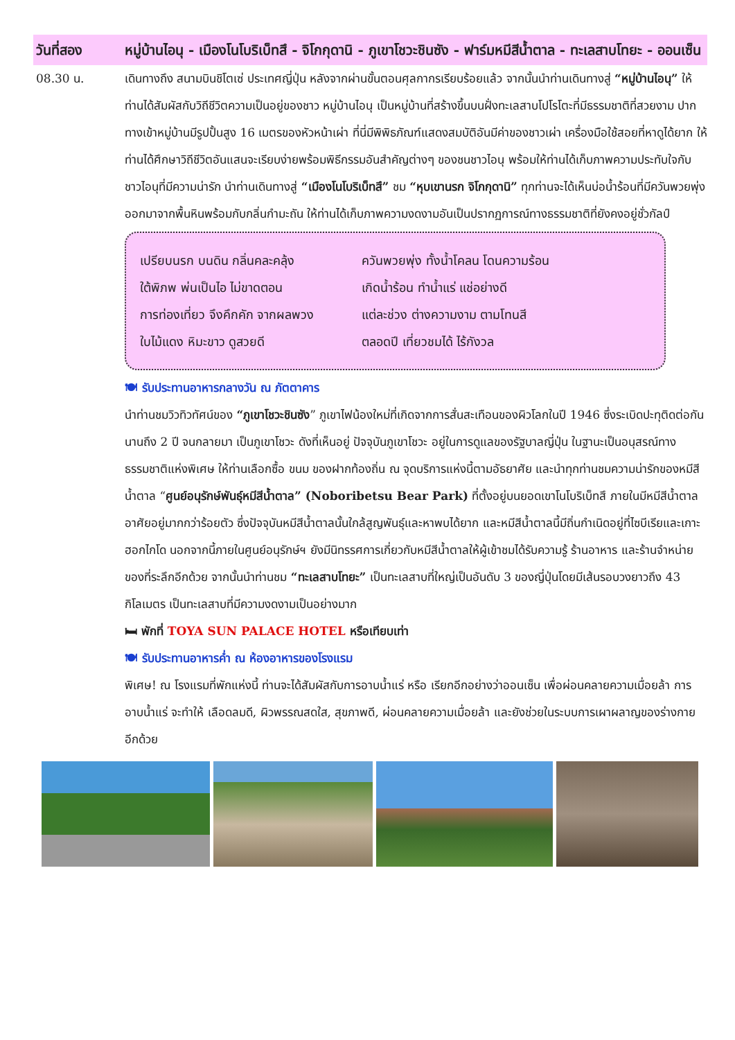วันที่สอง หมู่บ้านไอนุ - เมืองโนโบริเบ็ทสึ - จิโกกุดานิ - ภูเขาโชวะชินซัง - ฟาร์มหมีสีน้ำตาล - ทะเลสาบโทยะ - ออนเซ็น
08.30 น. เดินทางถึง สนามบินชิโตเซ่ ประเทศญี่ปุ่น หลังจากผ่านขั้นตอนศุลกากรเรียบร้อยแล้ว จากนั้นนำท่านเดินทางสู่ “หมู่บ้านไอนุ” ให้ท่านได้สัมผัสกับวิถีชีวิตความเป็นอยู่ของชาว หมู่บ้านไอนุ เป็นหมู่บ้านที่สร้างขึ้นบนฝั่งทะเลสาบโปโรโตะที่มีธรรมชาติที่สวยงาม ปากทางเข้าหมู่บ้านมีรูปปั้นสูง 16 เมตรของหัวหน้าเผ่า ที่นี่มีพิพิธภัณฑ์แสดงสมบัติอันมีค่าของชาวเผ่า เครื่องมือใช้สอยที่หาดูได้ยาก ให้ท่านได้ศึกษาวิถีชีวิตอันแสนจะเรียบง่ายพร้อมพิธีกรรมอันสำคัญต่างๆ ของชนชาวไอนุ พร้อมให้ท่านได้เก็บภาพความประทับใจกับชาวไอนุที่มีความน่ารัก นำท่านเดินทางสู่ “เมืองโนโบริเบ็ทสึ” ชม “หุบเขานรก จิโกกุดานิ” ทุกท่านจะได้เห็นบ่อน้ำร้อนที่มีควันพวยพุ่งออกมาจากพื้นหินพร้อมกับกลิ่นกำมะถัน ให้ท่านได้เก็บภาพความงดงามอันเป็นปรากฏการณ์ทางธรรมชาติที่ยังคงอยู่ชั่วกัลป์
เปรียบนรก บนดิน กลิ่นคละคลุ้ง
ควันพวยพุ่ง ทั้งน้ำโคลน โดนความร้อน
ใต้พิภพ พ่นเป็นไอ ไม่ขาดตอน
เกิดน้ำร้อน ทำน้ำแร่ แช่อย่างดี
การท่องเที่ยว จึงคึกคัก จากผลพวง
แต่ละช่วง ต่างความงาม ตามโทนสี
ใบไม้แดง หิมะขาว ดูสวยดี
ตลอดปี เที่ยวชมได้ ไร้กังวล
🍽 รับประทานอาหารกลางวัน ณ ภัตตาคาร
นำท่านชมวิวทิวทัศน์ของ “ภูเขาโชวะชินซัง” ภูเขาไฟน้องใหม่ที่เกิดจากการสั่นสะเทือนของผิวโลกในปี 1946 ซึ่งระเบิดปะทุติดต่อกันนานถึง 2 ปี จนกลายมา เป็นภูเขาโชวะ ดังที่เห็นอยู่ ปัจจุบันภูเขาโชวะ อยู่ในการดูแลของรัฐบาลญี่ปุ่น ในฐานะเป็นอนุสรณ์ทางธรรมชาติแห่งพิเศษ ให้ท่านเลือกซื้อ ขนม ของฝากท้องถิ่น ณ จุดบริการแห่งนี้ตามอัธยาศัย และนำทุกท่านชมความน่ารักของหมีสีน้ำตาล “ศูนย์อนุรักษ์พันธุ์หมีสีน้ำตาล” (Noboribetsu Bear Park) ที่ตั้งอยู่บนยอดเขาโนโบริเบ็ทสึ ภายในมีหมีสีน้ำตาลอาศัยอยู่มากกว่าร้อยตัว ซึ่งปัจจุบันหมีสีน้ำตาลนั้นใกล้สูญพันธุ์และหาพบได้ยาก และหมีสีน้ำตาลนี้มีถิ่นกำเนิดอยู่ที่ไซบีเรียและเกาะฮอกไกโด นอกจากนี้ภายในศูนย์อนุรักษ์ฯ ยังมีนิทรรศการเกี่ยวกับหมีสีน้ำตาลให้ผู้เข้าชมได้รับความรู้ ร้านอาหาร และร้านจำหน่ายของที่ระลึกอีกด้วย จากนั้นนำท่านชม “ทะเลสาบโทยะ” เป็นทะเลสาบที่ใหญ่เป็นอันดับ 3 ของญี่ปุ่นโดยมีเส้นรอบวงยาวถึง 43 กิโลเมตร เป็นทะเลสาบที่มีความงดงามเป็นอย่างมาก
🛏 พักที่ TOYA SUN PALACE HOTEL หรือเทียบเท่า
🍽 รับประทานอาหารค่ำ ณ ห้องอาหารของโรงแรม
พิเศษ! ณ โรงแรมที่พักแห่งนี้ ท่านจะได้สัมผัสกับการอาบน้ำแร่ หรือ เรียกอีกอย่างว่าออนเซ็น เพื่อผ่อนคลายความเมื่อยล้า การอาบน้ำแร่ จะทำให้ เลือดลมดี, ผิวพรรณสดใส, สุขภาพดี, ผ่อนคลายความเมื่อยล้า และยังช่วยในระบบการเผาผลาญของร่างกายอีกด้วย